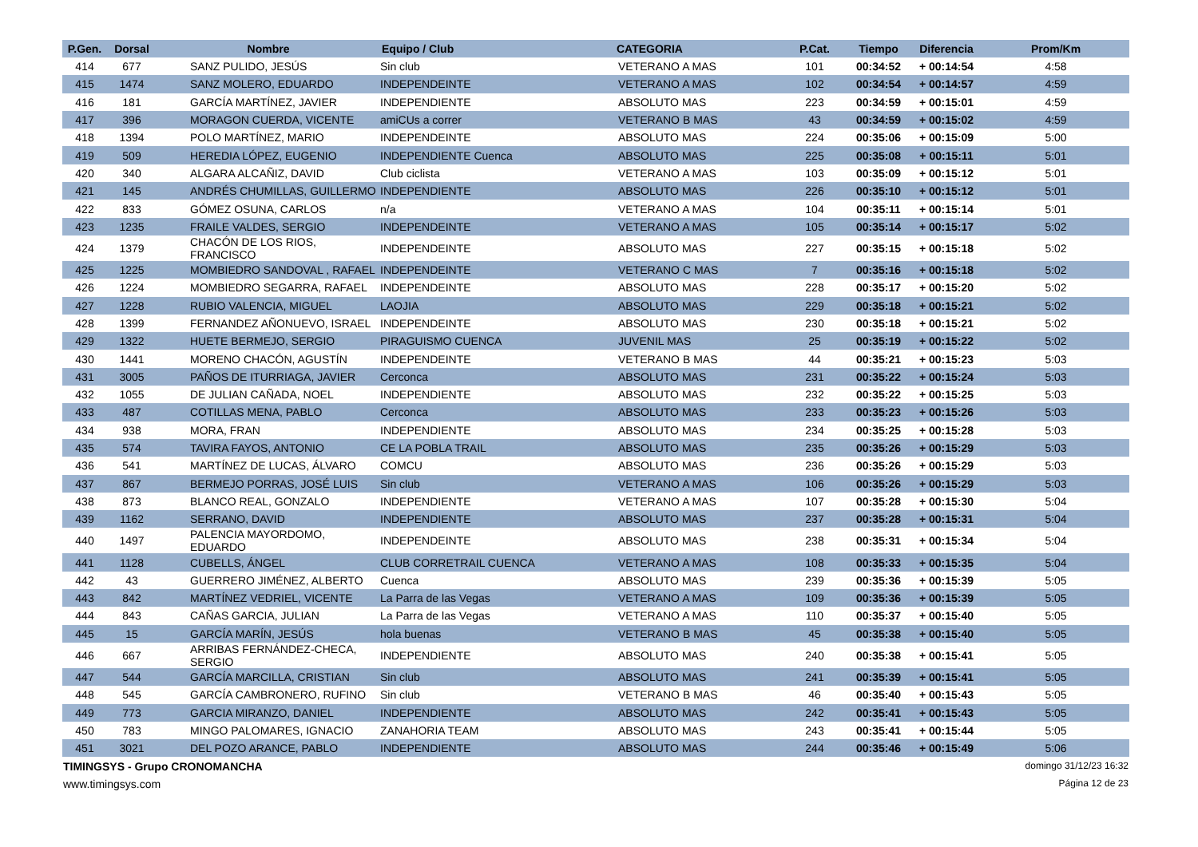| P.Gen. | Dorsal | Nombre | Equipo / Club | CATEGORIA | P.Cat. | Tiempo | Diferencia | Prom/Km |
| --- | --- | --- | --- | --- | --- | --- | --- | --- |
| 414 | 677 | SANZ PULIDO, JESÚS | Sin club | VETERANO A MAS | 101 | 00:34:52 | + 00:14:54 | 4:58 |
| 415 | 1474 | SANZ MOLERO, EDUARDO | INDEPENDEINTE | VETERANO A MAS | 102 | 00:34:54 | + 00:14:57 | 4:59 |
| 416 | 181 | GARCÍA MARTÍNEZ, JAVIER | INDEPENDIENTE | ABSOLUTO MAS | 223 | 00:34:59 | + 00:15:01 | 4:59 |
| 417 | 396 | MORAGON CUERDA, VICENTE | amiCUs a correr | VETERANO B MAS | 43 | 00:34:59 | + 00:15:02 | 4:59 |
| 418 | 1394 | POLO MARTÍNEZ, MARIO | INDEPENDEINTE | ABSOLUTO MAS | 224 | 00:35:06 | + 00:15:09 | 5:00 |
| 419 | 509 | HEREDIA LÓPEZ, EUGENIO | INDEPENDIENTE Cuenca | ABSOLUTO MAS | 225 | 00:35:08 | + 00:15:11 | 5:01 |
| 420 | 340 | ALGARA ALCAÑIZ, DAVID | Club ciclista | VETERANO A MAS | 103 | 00:35:09 | + 00:15:12 | 5:01 |
| 421 | 145 | ANDRÉS CHUMILLAS, GUILLERMO | INDEPENDIENTE | ABSOLUTO MAS | 226 | 00:35:10 | + 00:15:12 | 5:01 |
| 422 | 833 | GÓMEZ OSUNA, CARLOS | n/a | VETERANO A MAS | 104 | 00:35:11 | + 00:15:14 | 5:01 |
| 423 | 1235 | FRAILE VALDES, SERGIO | INDEPENDEINTE | VETERANO A MAS | 105 | 00:35:14 | + 00:15:17 | 5:02 |
| 424 | 1379 | CHACÓN DE LOS RIOS, FRANCISCO | INDEPENDEINTE | ABSOLUTO MAS | 227 | 00:35:15 | + 00:15:18 | 5:02 |
| 425 | 1225 | MOMBIEDRO SANDOVAL , RAFAEL | INDEPENDEINTE | VETERANO C MAS | 7 | 00:35:16 | + 00:15:18 | 5:02 |
| 426 | 1224 | MOMBIEDRO SEGARRA, RAFAEL | INDEPENDEINTE | ABSOLUTO MAS | 228 | 00:35:17 | + 00:15:20 | 5:02 |
| 427 | 1228 | RUBIO VALENCIA, MIGUEL | LAOJIA | ABSOLUTO MAS | 229 | 00:35:18 | + 00:15:21 | 5:02 |
| 428 | 1399 | FERNANDEZ AÑONUEVO, ISRAEL | INDEPENDEINTE | ABSOLUTO MAS | 230 | 00:35:18 | + 00:15:21 | 5:02 |
| 429 | 1322 | HUETE BERMEJO, SERGIO | PIRAGUISMO CUENCA | JUVENIL MAS | 25 | 00:35:19 | + 00:15:22 | 5:02 |
| 430 | 1441 | MORENO CHACÓN, AGUSTÍN | INDEPENDEINTE | VETERANO B MAS | 44 | 00:35:21 | + 00:15:23 | 5:03 |
| 431 | 3005 | PAÑOS DE ITURRIAGA, JAVIER | Cerconca | ABSOLUTO MAS | 231 | 00:35:22 | + 00:15:24 | 5:03 |
| 432 | 1055 | DE JULIAN CAÑADA, NOEL | INDEPENDIENTE | ABSOLUTO MAS | 232 | 00:35:22 | + 00:15:25 | 5:03 |
| 433 | 487 | COTILLAS MENA, PABLO | Cerconca | ABSOLUTO MAS | 233 | 00:35:23 | + 00:15:26 | 5:03 |
| 434 | 938 | MORA, FRAN | INDEPENDIENTE | ABSOLUTO MAS | 234 | 00:35:25 | + 00:15:28 | 5:03 |
| 435 | 574 | TAVIRA FAYOS, ANTONIO | CE LA POBLA TRAIL | ABSOLUTO MAS | 235 | 00:35:26 | + 00:15:29 | 5:03 |
| 436 | 541 | MARTÍNEZ DE LUCAS, ÁLVARO | COMCU | ABSOLUTO MAS | 236 | 00:35:26 | + 00:15:29 | 5:03 |
| 437 | 867 | BERMEJO PORRAS, JOSÉ LUIS | Sin club | VETERANO A MAS | 106 | 00:35:26 | + 00:15:29 | 5:03 |
| 438 | 873 | BLANCO REAL, GONZALO | INDEPENDIENTE | VETERANO A MAS | 107 | 00:35:28 | + 00:15:30 | 5:04 |
| 439 | 1162 | SERRANO, DAVID | INDEPENDIENTE | ABSOLUTO MAS | 237 | 00:35:28 | + 00:15:31 | 5:04 |
| 440 | 1497 | PALENCIA MAYORDOMO, EDUARDO | INDEPENDEINTE | ABSOLUTO MAS | 238 | 00:35:31 | + 00:15:34 | 5:04 |
| 441 | 1128 | CUBELLS, ÁNGEL | CLUB CORRETRAIL CUENCA | VETERANO A MAS | 108 | 00:35:33 | + 00:15:35 | 5:04 |
| 442 | 43 | GUERRERO JIMÉNEZ, ALBERTO | Cuenca | ABSOLUTO MAS | 239 | 00:35:36 | + 00:15:39 | 5:05 |
| 443 | 842 | MARTÍNEZ VEDRIEL, VICENTE | La Parra de las Vegas | VETERANO A MAS | 109 | 00:35:36 | + 00:15:39 | 5:05 |
| 444 | 843 | CAÑAS GARCIA, JULIAN | La Parra de las Vegas | VETERANO A MAS | 110 | 00:35:37 | + 00:15:40 | 5:05 |
| 445 | 15 | GARCÍA MARÍN, JESÚS | hola buenas | VETERANO B MAS | 45 | 00:35:38 | + 00:15:40 | 5:05 |
| 446 | 667 | ARRIBAS FERNÁNDEZ-CHECA, SERGIO | INDEPENDIENTE | ABSOLUTO MAS | 240 | 00:35:38 | + 00:15:41 | 5:05 |
| 447 | 544 | GARCÍA MARCILLA, CRISTIAN | Sin club | ABSOLUTO MAS | 241 | 00:35:39 | + 00:15:41 | 5:05 |
| 448 | 545 | GARCÍA CAMBRONERO, RUFINO | Sin club | VETERANO B MAS | 46 | 00:35:40 | + 00:15:43 | 5:05 |
| 449 | 773 | GARCIA MIRANZO, DANIEL | INDEPENDIENTE | ABSOLUTO MAS | 242 | 00:35:41 | + 00:15:43 | 5:05 |
| 450 | 783 | MINGO PALOMARES, IGNACIO | ZANAHORIA TEAM | ABSOLUTO MAS | 243 | 00:35:41 | + 00:15:44 | 5:05 |
| 451 | 3021 | DEL POZO ARANCE, PABLO | INDEPENDIENTE | ABSOLUTO MAS | 244 | 00:35:46 | + 00:15:49 | 5:06 |
TIMINGSYS - Grupo CRONOMANCHA domingo 31/12/23 16:32
www.timingsys.com Página 12 de 23